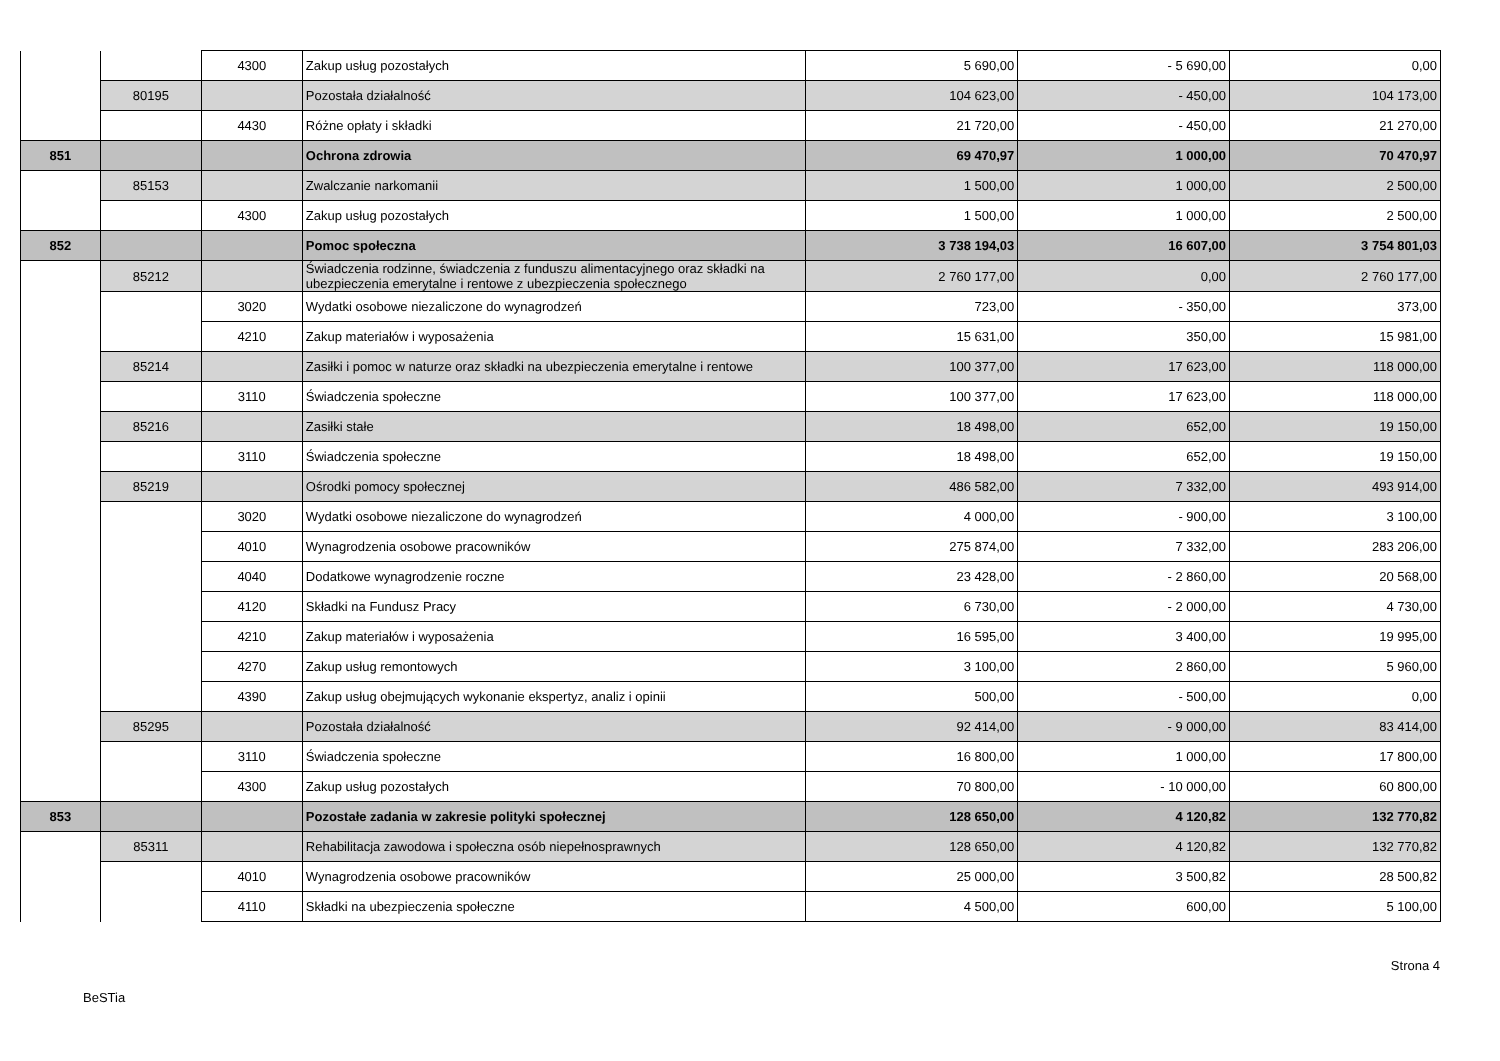| | | 4300 | Zakup usług pozostałych | 5 690,00 | - 5 690,00 | 0,00 |
| | 80195 | | Pozostała działalność | 104 623,00 | - 450,00 | 104 173,00 |
| | | 4430 | Różne opłaty i składki | 21 720,00 | - 450,00 | 21 270,00 |
| 851 | | | Ochrona zdrowia | 69 470,97 | 1 000,00 | 70 470,97 |
| | 85153 | | Zwalczanie narkomanii | 1 500,00 | 1 000,00 | 2 500,00 |
| | | 4300 | Zakup usług pozostałych | 1 500,00 | 1 000,00 | 2 500,00 |
| 852 | | | Pomoc społeczna | 3 738 194,03 | 16 607,00 | 3 754 801,03 |
| | 85212 | | Świadczenia rodzinne, świadczenia z funduszu alimentacyjnego oraz składki na ubezpieczenia emerytalne i rentowe z ubezpieczenia społecznego | 2 760 177,00 | 0,00 | 2 760 177,00 |
| | | 3020 | Wydatki osobowe niezaliczone do wynagrodzeń | 723,00 | - 350,00 | 373,00 |
| | | 4210 | Zakup materiałów i wyposażenia | 15 631,00 | 350,00 | 15 981,00 |
| | 85214 | | Zasiłki i pomoc w naturze oraz składki na ubezpieczenia emerytalne i rentowe | 100 377,00 | 17 623,00 | 118 000,00 |
| | | 3110 | Świadczenia społeczne | 100 377,00 | 17 623,00 | 118 000,00 |
| | 85216 | | Zasiłki stałe | 18 498,00 | 652,00 | 19 150,00 |
| | | 3110 | Świadczenia społeczne | 18 498,00 | 652,00 | 19 150,00 |
| | 85219 | | Ośrodki pomocy społecznej | 486 582,00 | 7 332,00 | 493 914,00 |
| | | 3020 | Wydatki osobowe niezaliczone do wynagrodzeń | 4 000,00 | - 900,00 | 3 100,00 |
| | | 4010 | Wynagrodzenia osobowe pracowników | 275 874,00 | 7 332,00 | 283 206,00 |
| | | 4040 | Dodatkowe wynagrodzenie roczne | 23 428,00 | - 2 860,00 | 20 568,00 |
| | | 4120 | Składki na Fundusz Pracy | 6 730,00 | - 2 000,00 | 4 730,00 |
| | | 4210 | Zakup materiałów i wyposażenia | 16 595,00 | 3 400,00 | 19 995,00 |
| | | 4270 | Zakup usług remontowych | 3 100,00 | 2 860,00 | 5 960,00 |
| | | 4390 | Zakup usług obejmujących wykonanie ekspertyz, analiz i opinii | 500,00 | - 500,00 | 0,00 |
| | 85295 | | Pozostała działalność | 92 414,00 | - 9 000,00 | 83 414,00 |
| | | 3110 | Świadczenia społeczne | 16 800,00 | 1 000,00 | 17 800,00 |
| | | 4300 | Zakup usług pozostałych | 70 800,00 | - 10 000,00 | 60 800,00 |
| 853 | | | Pozostałe zadania w zakresie polityki społecznej | 128 650,00 | 4 120,82 | 132 770,82 |
| | 85311 | | Rehabilitacja zawodowa i społeczna osób niepełnosprawnych | 128 650,00 | 4 120,82 | 132 770,82 |
| | | 4010 | Wynagrodzenia osobowe pracowników | 25 000,00 | 3 500,82 | 28 500,82 |
| | | 4110 | Składki na ubezpieczenia społeczne | 4 500,00 | 600,00 | 5 100,00 |
Strona 4
BeSTia